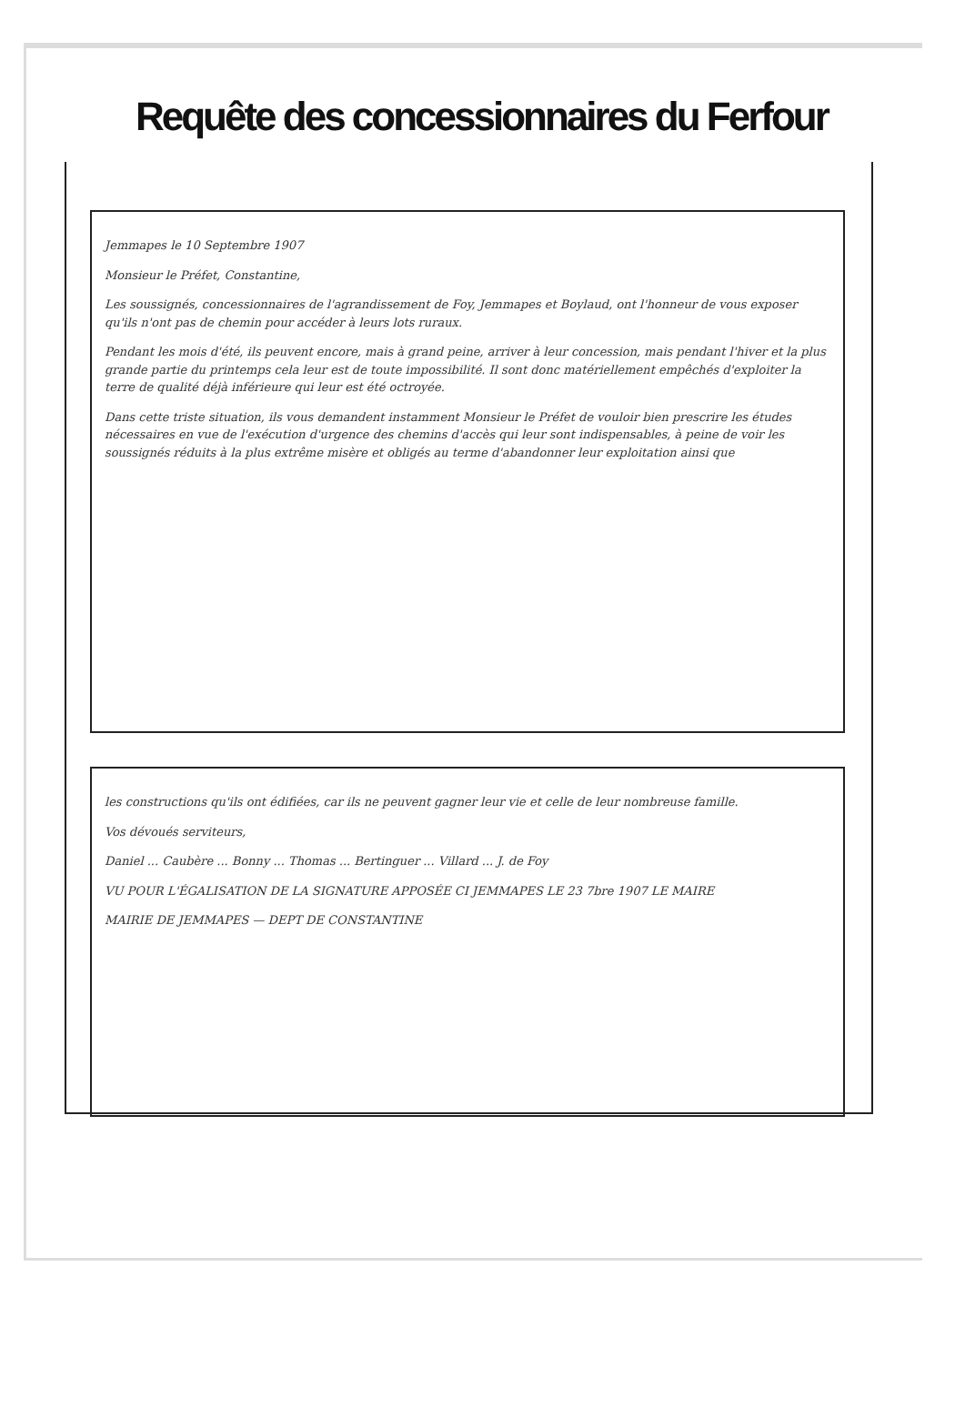Requête des concessionnaires du Ferfour
Jemmapes le 10 Septembre 1907
Monsieur le Préfet, Constantine,
Les soussignés, concessionnaires de l'agrandissement de Foy, Jemmapes et Boylaud, ont l'honneur de vous exposer qu'ils n'ont pas de chemin pour accéder à leurs lots ruraux.
Pendant les mois d'été, ils peuvent encore, mais à grand peine, arriver à leur concession, mais pendant l'hiver et la plus grande partie du printemps cela leur est de toute impossibilité. Il sont donc matériellement empêchés d'exploiter la terre de qualité déjà inférieure qui leur est été octroyée.
Dans cette triste situation, ils vous demandent instamment Monsieur le Préfet de vouloir bien prescrire les études nécessaires en vue de l'exécution d'urgence des chemins d'accès qui leur sont indispensables, à peine de voir les soussignés réduits à la plus extrême misère et obligés au terme d'abandonner leur exploitation ainsi que
les constructions qu'ils ont édifiées, car ils ne peuvent gagner leur vie et celle de leur nombreuse famille.
Vos dévoués serviteurs,
Daniel ... Caubère ... Bonny ... Thomas ... Bertinguer ... Villard ... J. de Foy
VU POUR L'ÉGALISATION DE LA SIGNATURE APPOSÉE CI JEMMAPES LE 23 7bre 1907 LE MAIRE
MAIRIE DE JEMMAPES — DEPT DE CONSTANTINE